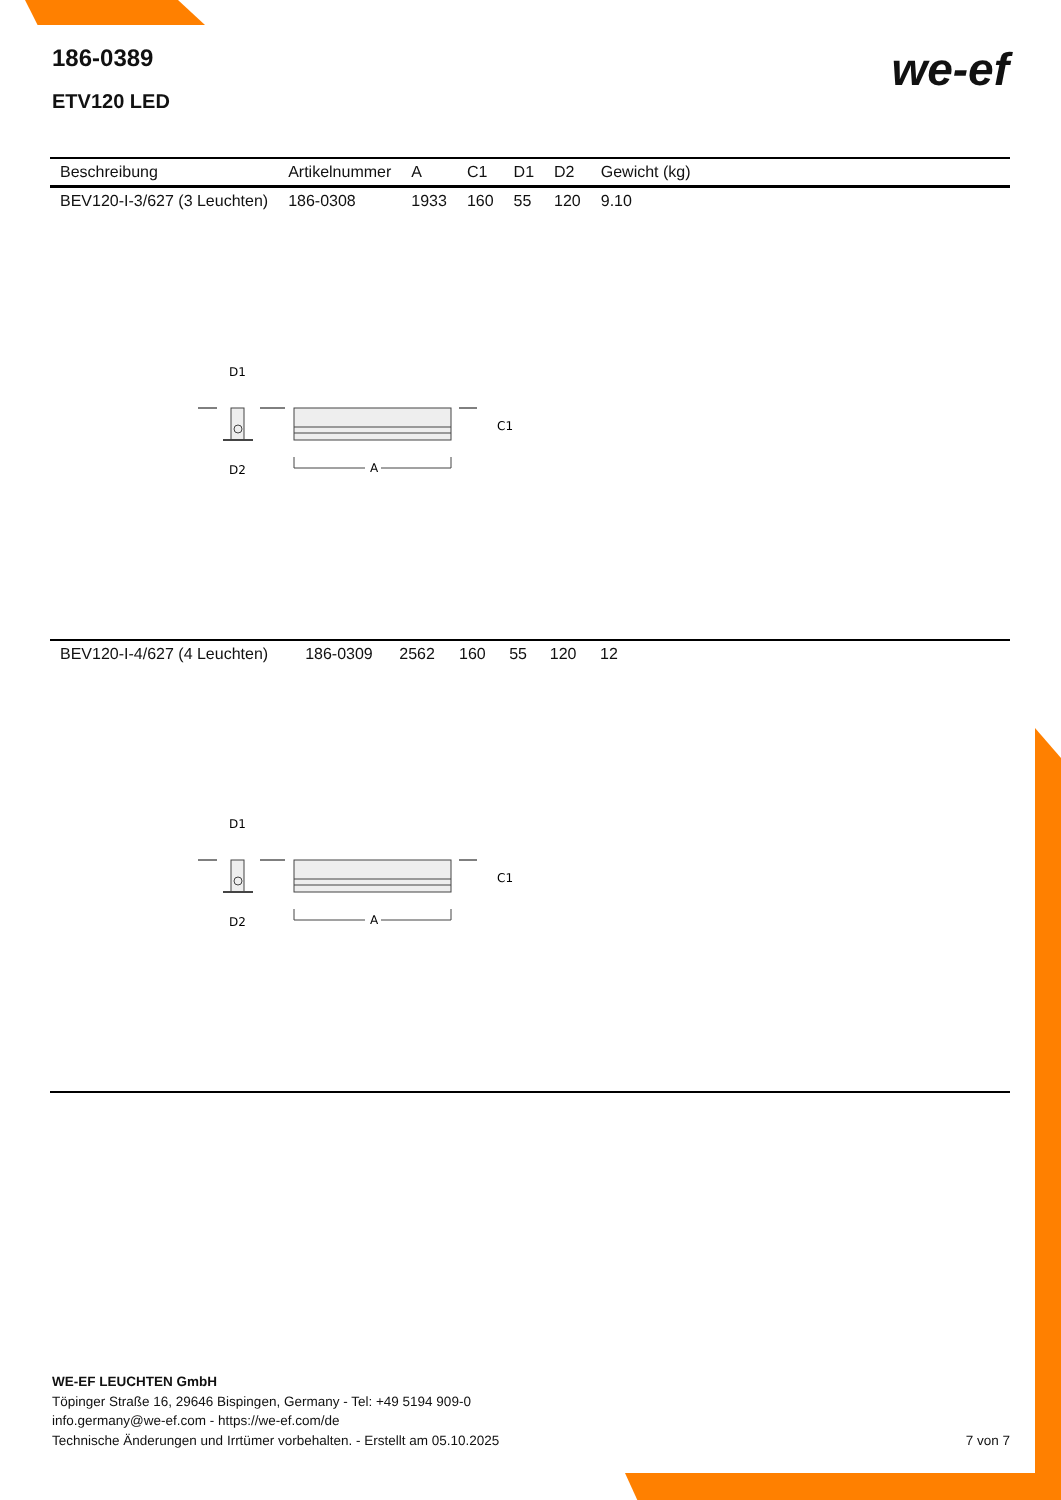186-0389
ETV120 LED
we-ef
| Beschreibung | Artikelnummer | A | C1 | D1 | D2 | Gewicht (kg) |
| --- | --- | --- | --- | --- | --- | --- |
| BEV120-I-3/627 (3 Leuchten) | 186-0308 | 1933 | 160 | 55 | 120 | 9.10 |
D1
C1
D2
A
| BEV120-I-4/627 (4 Leuchten) | 186-0309 | 2562 | 160 | 55 | 120 | 12 |
D1
C1
D2
A
WE-EF LEUCHTEN GmbH
Töpinger Straße 16, 29646 Bispingen, Germany - Tel: +49 5194 909-0
info.germany@we-ef.com - https://we-ef.com/de
Technische Änderungen und Irrtümer vorbehalten. - Erstellt am 05.10.2025 7 von 7